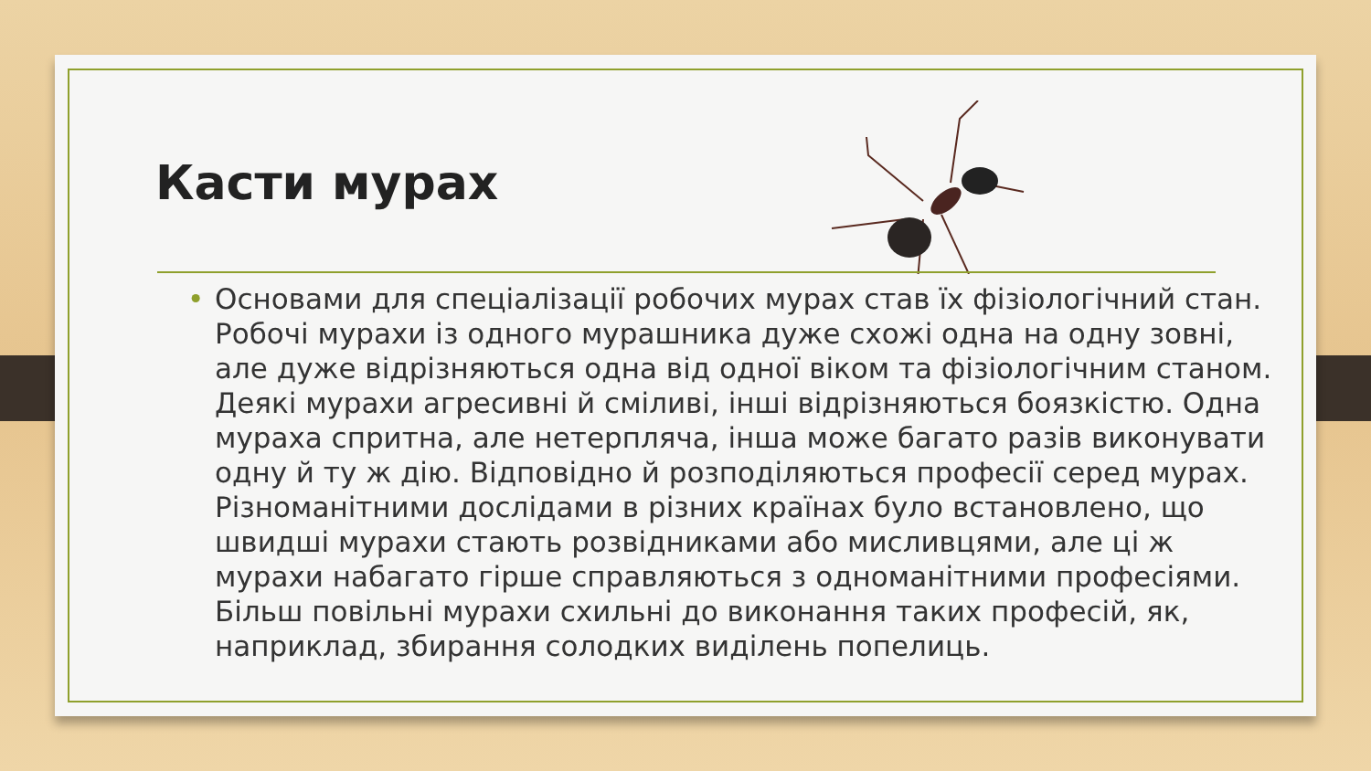Касти мурах
• Основами для спеціалізації робочих мурах став їх фізіологічний стан. Робочі мурахи із одного мурашника дуже схожі одна на одну зовні, але дуже відрізняються одна від одної віком та фізіологічним станом. Деякі мурахи агресивні й сміливі, інші відрізняються боязкістю. Одна мураха спритна, але нетерпляча, інша може багато разів виконувати одну й ту ж дію. Відповідно й розподіляються професії серед мурах. Різноманітними дослідами в різних країнах було встановлено, що швидші мурахи стають розвідниками або мисливцями, але ці ж мурахи набагато гірше справляються з одноманітними професіями. Більш повільні мурахи схильні до виконання таких професій, як, наприклад, збирання солодких виділень попелиць.